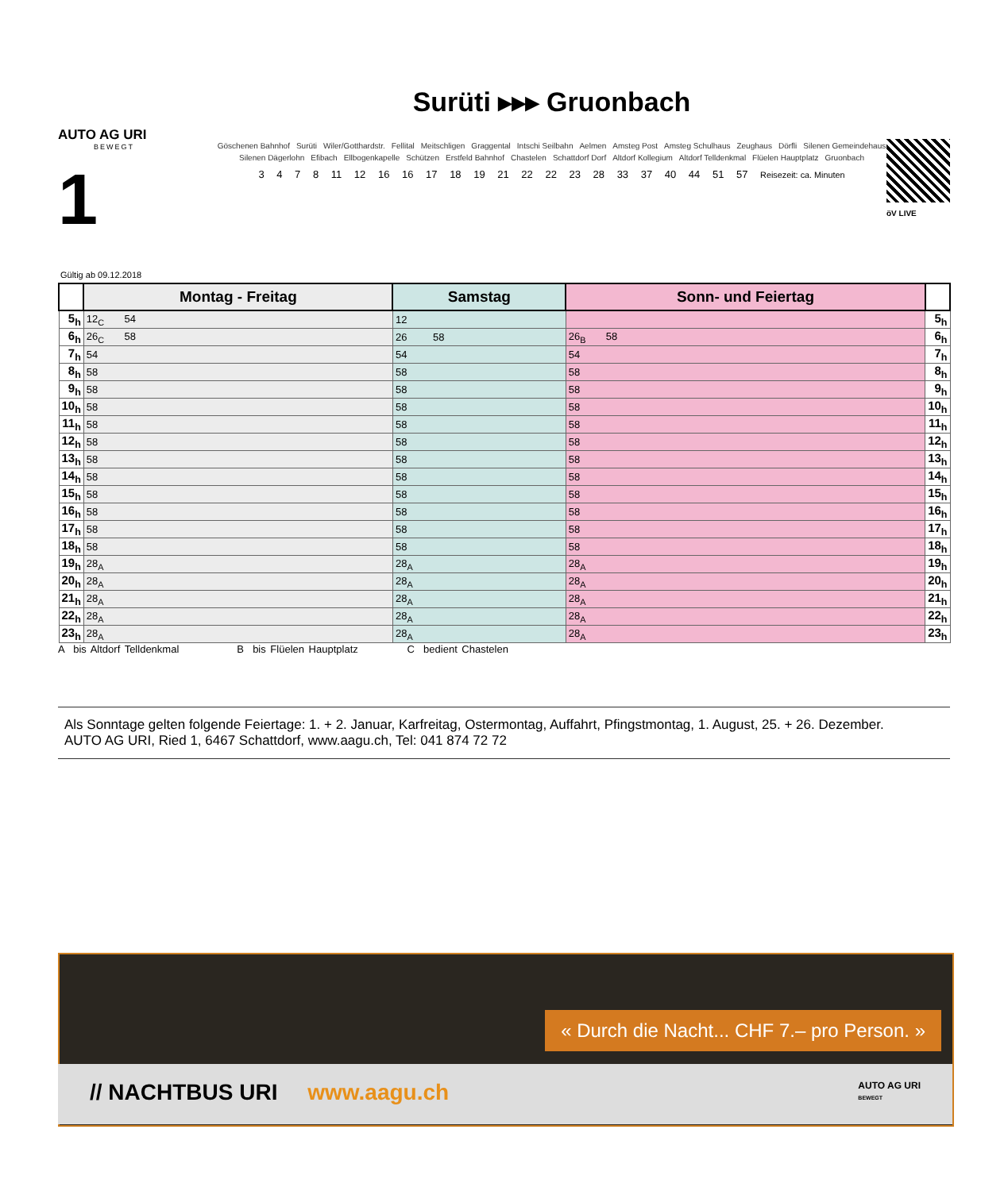AUTO AG URI
BEWEGT
1
Surüti ▸▸▸ Gruonbach
Göschenen Bahnhof Surüti Wiler/Gotthardstr. Fellital Meitschligen Graggental Intschi Seilbahn Aelmen Amsteg Post Amsteg Schulhaus Zeughaus Dörfli Silenen Gemeindehaus Silenen Dägerlohn Efibach Ellbogenkapelle Schützen Erstfeld Bahnhof Chastelen Schattdorf Dorf Altdorf Kollegium Altdorf Telldenkmal Flüelen Hauptplatz Gruonbach
3 4 7 8 11 12 16 16 17 18 19 21 22 22 23 28 33 37 40 44 51 57 Reisezeit: ca. Minuten
öV LIVE
Gültig ab 09.12.2018
| | Montag - Freitag | Samstag | Sonn- und Feiertag | |
| --- | --- | --- | --- | --- |
| 5<sub>h</sub> | 12<sub>C</sub> 54 | 12 | | 5<sub>h</sub> |
| 6<sub>h</sub> | 26<sub>C</sub> 58 | 26 58 | 26<sub>B</sub> 58 | 6<sub>h</sub> |
| 7<sub>h</sub> | 54 | 54 | 54 | 7<sub>h</sub> |
| 8<sub>h</sub> | 58 | 58 | 58 | 8<sub>h</sub> |
| 9<sub>h</sub> | 58 | 58 | 58 | 9<sub>h</sub> |
| 10<sub>h</sub> | 58 | 58 | 58 | 10<sub>h</sub> |
| 11<sub>h</sub> | 58 | 58 | 58 | 11<sub>h</sub> |
| 12<sub>h</sub> | 58 | 58 | 58 | 12<sub>h</sub> |
| 13<sub>h</sub> | 58 | 58 | 58 | 13<sub>h</sub> |
| 14<sub>h</sub> | 58 | 58 | 58 | 14<sub>h</sub> |
| 15<sub>h</sub> | 58 | 58 | 58 | 15<sub>h</sub> |
| 16<sub>h</sub> | 58 | 58 | 58 | 16<sub>h</sub> |
| 17<sub>h</sub> | 58 | 58 | 58 | 17<sub>h</sub> |
| 18<sub>h</sub> | 58 | 58 | 58 | 18<sub>h</sub> |
| 19<sub>h</sub> | 28<sub>A</sub> | 28<sub>A</sub> | 28<sub>A</sub> | 19<sub>h</sub> |
| 20<sub>h</sub> | 28<sub>A</sub> | 28<sub>A</sub> | 28<sub>A</sub> | 20<sub>h</sub> |
| 21<sub>h</sub> | 28<sub>A</sub> | 28<sub>A</sub> | 28<sub>A</sub> | 21<sub>h</sub> |
| 22<sub>h</sub> | 28<sub>A</sub> | 28<sub>A</sub> | 28<sub>A</sub> | 22<sub>h</sub> |
| 23<sub>h</sub> | 28<sub>A</sub> | 28<sub>A</sub> | 28<sub>A</sub> | 23<sub>h</sub> |
A bis Altdorf Telldenkmal B bis Flüelen Hauptplatz C bedient Chastelen
Als Sonntage gelten folgende Feiertage: 1. + 2. Januar, Karfreitag, Ostermontag, Auffahrt, Pfingstmontag, 1. August, 25. + 26. Dezember.
AUTO AG URI, Ried 1, 6467 Schattdorf, www.aagu.ch, Tel: 041 874 72 72
« Durch die Nacht... CHF 7.– pro Person. »
// NACHTBUS URI www.aagu.ch AUTO AG URI
BEWEGT